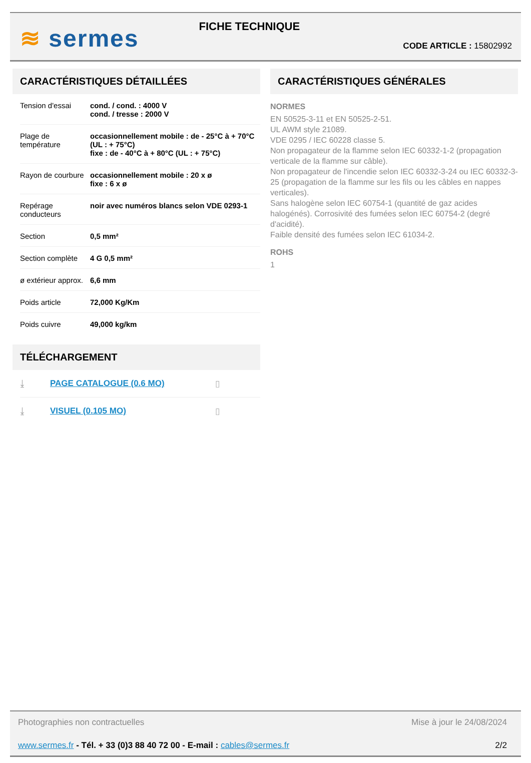≋ sermes
FICHE TECHNIQUE
CODE ARTICLE : 15802992
CARACTÉRISTIQUES DÉTAILLÉES
| Tension d'essai | cond. / cond. : 4000 V cond. / tresse : 2000 V |
| Plage de température | occasionnellement mobile : de - 25°C à + 70°C (UL : + 75°C) fixe : de - 40°C à + 80°C (UL : + 75°C) |
| Rayon de courbure | occasionnellement mobile : 20 x ø fixe : 6 x ø |
| Repérage conducteurs | noir avec numéros blancs selon VDE 0293-1 |
| Section | 0,5 mm² |
| Section complète | 4 G 0,5 mm² |
| ø extérieur approx. | 6,6 mm |
| Poids article | 72,000 Kg/Km |
| Poids cuivre | 49,000 kg/km |
TÉLÉCHARGEMENT
⤓ PAGE CATALOGUE (0.6 MO) ▯
⤓ VISUEL (0.105 MO) ▯
CARACTÉRISTIQUES GÉNÉRALES
NORMES
EN 50525-3-11 et EN 50525-2-51.
UL AWM style 21089.
VDE 0295 / IEC 60228 classe 5.
Non propagateur de la flamme selon IEC 60332-1-2 (propagation verticale de la flamme sur câble).
Non propagateur de l'incendie selon IEC 60332-3-24 ou IEC 60332-3-25 (propagation de la flamme sur les fils ou les câbles en nappes verticales).
Sans halogène selon IEC 60754-1 (quantité de gaz acides halogénés). Corrosivité des fumées selon IEC 60754-2 (degré d'acidité).
Faible densité des fumées selon IEC 61034-2.
ROHS
1
Photographies non contractuelles Mise à jour le 24/08/2024
www.sermes.fr - Tél. + 33 (0)3 88 40 72 00 - E-mail : cables@sermes.fr 2/2